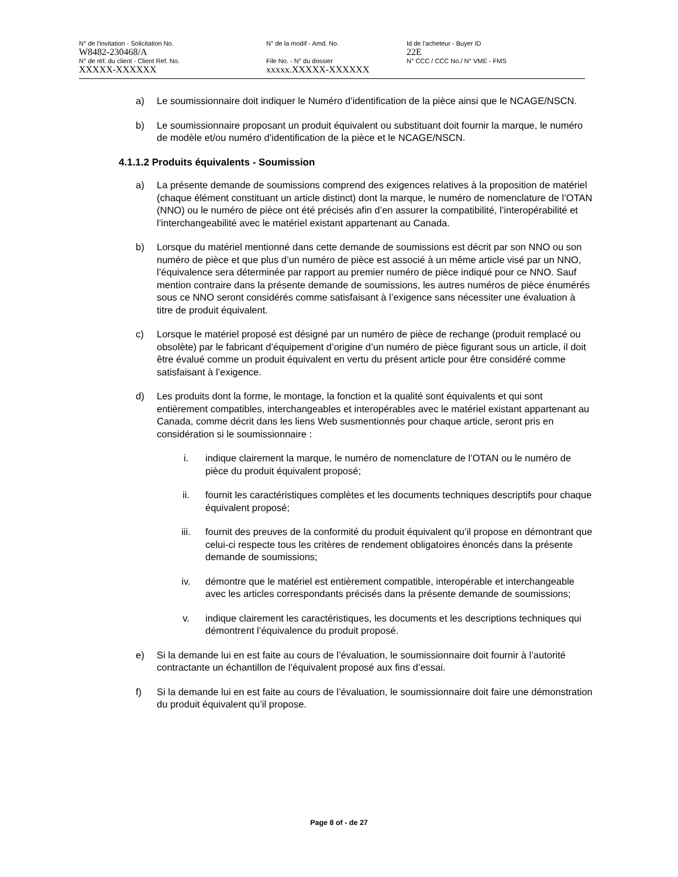N° de l'invitation - Solicitation No.
W8482-230468/A
N° de la modif - Amd. No. Id de l'acheteur - Buyer ID
22E
N° de réf. du client - Client Ref. No.
XXXXX-XXXXXX
File No. - N° du dossier
xxxxx.XXXXX-XXXXXX
N° CCC / CCC No./ N° VME - FMS
a) Le soumissionnaire doit indiquer le Numéro d’identification de la pièce ainsi que le NCAGE/NSCN.
b) Le soumissionnaire proposant un produit équivalent ou substituant doit fournir la marque, le numéro de modèle et/ou numéro d’identification de la pièce et le NCAGE/NSCN.
4.1.1.2 Produits équivalents - Soumission
a) La présente demande de soumissions comprend des exigences relatives à la proposition de matériel (chaque élément constituant un article distinct) dont la marque, le numéro de nomenclature de l’OTAN (NNO) ou le numéro de pièce ont été précisés afin d’en assurer la compatibilité, l’interopérabilité et l’interchangeabilité avec le matériel existant appartenant au Canada.
b) Lorsque du matériel mentionné dans cette demande de soumissions est décrit par son NNO ou son numéro de pièce et que plus d’un numéro de pièce est associé à un même article visé par un NNO, l’équivalence sera déterminée par rapport au premier numéro de pièce indiqué pour ce NNO. Sauf mention contraire dans la présente demande de soumissions, les autres numéros de pièce énumérés sous ce NNO seront considérés comme satisfaisant à l’exigence sans nécessiter une évaluation à titre de produit équivalent.
c) Lorsque le matériel proposé est désigné par un numéro de pièce de rechange (produit remplacé ou obsolète) par le fabricant d’équipement d’origine d’un numéro de pièce figurant sous un article, il doit être évalué comme un produit équivalent en vertu du présent article pour être considéré comme satisfaisant à l’exigence.
d) Les produits dont la forme, le montage, la fonction et la qualité sont équivalents et qui sont entièrement compatibles, interchangeables et interopérables avec le matériel existant appartenant au Canada, comme décrit dans les liens Web susmentionnés pour chaque article, seront pris en considération si le soumissionnaire :
i. indique clairement la marque, le numéro de nomenclature de l’OTAN ou le numéro de pièce du produit équivalent proposé;
ii. fournit les caractéristiques complètes et les documents techniques descriptifs pour chaque équivalent proposé;
iii. fournit des preuves de la conformité du produit équivalent qu’il propose en démontrant que celui-ci respecte tous les critères de rendement obligatoires énoncés dans la présente demande de soumissions;
iv. démontre que le matériel est entièrement compatible, interopérable et interchangeable avec les articles correspondants précisés dans la présente demande de soumissions;
v. indique clairement les caractéristiques, les documents et les descriptions techniques qui démontrent l’équivalence du produit proposé.
e) Si la demande lui en est faite au cours de l’évaluation, le soumissionnaire doit fournir à l’autorité contractante un échantillon de l’équivalent proposé aux fins d’essai.
f) Si la demande lui en est faite au cours de l’évaluation, le soumissionnaire doit faire une démonstration du produit équivalent qu’il propose.
Page 8 of - de 27